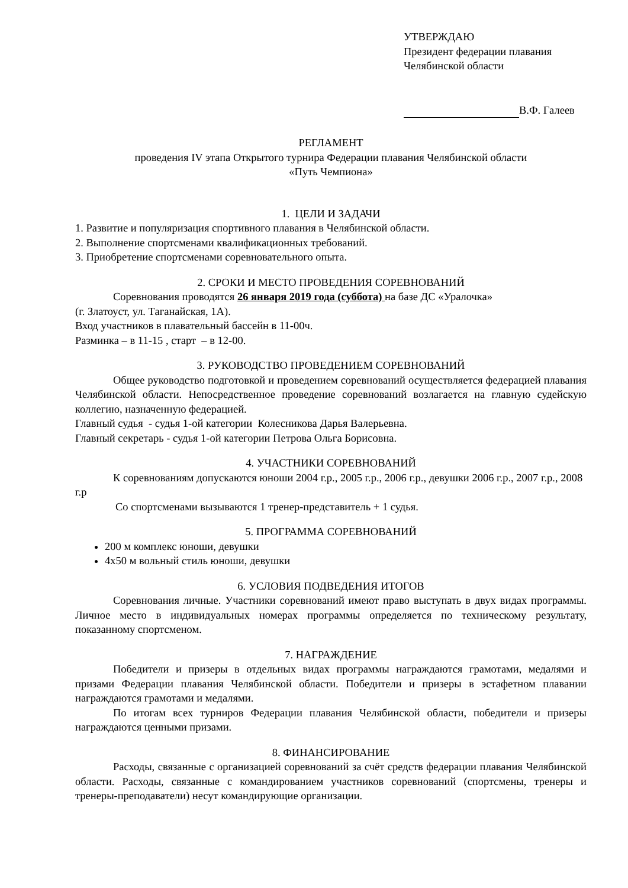УТВЕРЖДАЮ
Президент федерации плавания
Челябинской области
В.Ф. Галеев
РЕГЛАМЕНТ
проведения IV этапа Открытого турнира Федерации плавания Челябинской области
«Путь Чемпиона»
1. ЦЕЛИ И ЗАДАЧИ
1. Развитие и популяризация спортивного плавания в Челябинской области.
2. Выполнение спортсменами квалификационных требований.
3. Приобретение спортсменами соревновательного опыта.
2. СРОКИ И МЕСТО ПРОВЕДЕНИЯ СОРЕВНОВАНИЙ
Соревнования проводятся 26 января 2019 года (суббота) на базе ДС «Уралочка»
(г. Златоуст, ул. Таганайская, 1А).
Вход участников в плавательный бассейн в 11-00ч.
Разминка – в 11-15 , старт – в 12-00.
3. РУКОВОДСТВО ПРОВЕДЕНИЕМ СОРЕВНОВАНИЙ
Общее руководство подготовкой и проведением соревнований осуществляется федерацией плавания Челябинской области. Непосредственное проведение соревнований возлагается на главную судейскую коллегию, назначенную федерацией.
Главный судья - судья 1-ой категории Колесникова Дарья Валерьевна.
Главный секретарь - судья 1-ой категории Петрова Ольга Борисовна.
4. УЧАСТНИКИ СОРЕВНОВАНИЙ
К соревнованиям допускаются юноши 2004 г.р., 2005 г.р., 2006 г.р., девушки 2006 г.р., 2007 г.р., 2008 г.р
Со спортсменами вызываются 1 тренер-представитель + 1 судья.
5. ПРОГРАММА СОРЕВНОВАНИЙ
200 м комплекс юноши, девушки
4х50 м вольный стиль юноши, девушки
6. УСЛОВИЯ ПОДВЕДЕНИЯ ИТОГОВ
Соревнования личные. Участники соревнований имеют право выступать в двух видах программы. Личное место в индивидуальных номерах программы определяется по техническому результату, показанному спортсменом.
7. НАГРАЖДЕНИЕ
Победители и призеры в отдельных видах программы награждаются грамотами, медалями и призами Федерации плавания Челябинской области. Победители и призеры в эстафетном плавании награждаются грамотами и медалями.
По итогам всех турниров Федерации плавания Челябинской области, победители и призеры награждаются ценными призами.
8. ФИНАНСИРОВАНИЕ
Расходы, связанные с организацией соревнований за счёт средств федерации плавания Челябинской области. Расходы, связанные с командированием участников соревнований (спортсмены, тренеры и тренеры-преподаватели) несут командирующие организации.